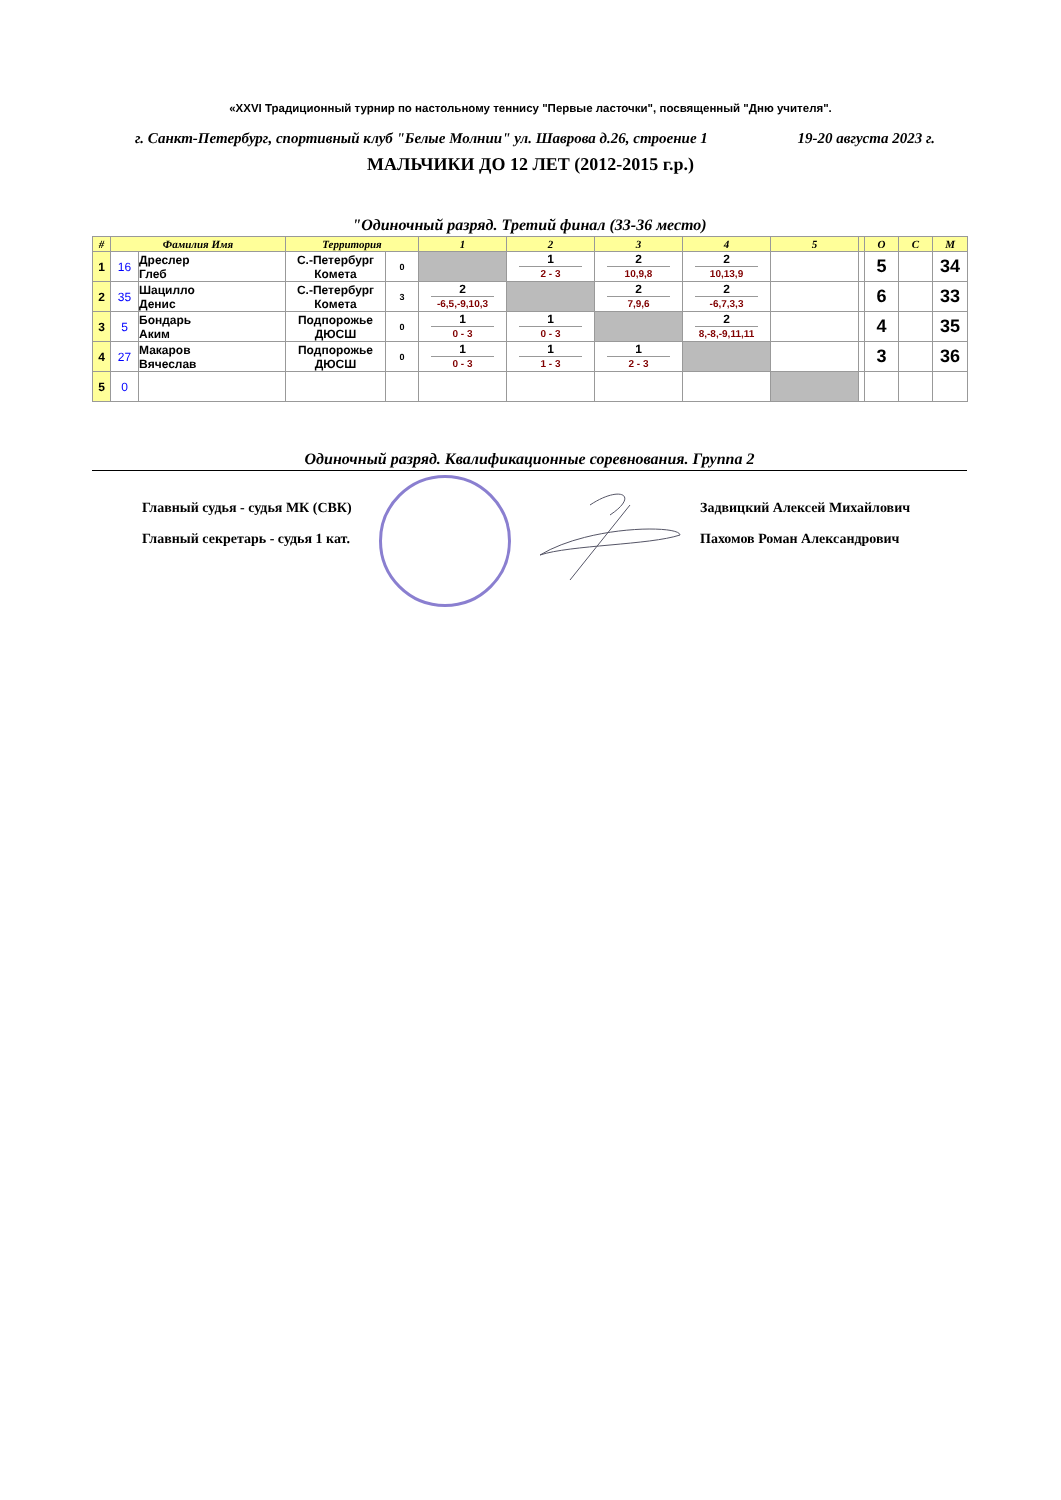«XXVI Традиционный турнир по настольному теннису "Первые ласточки", посвященный "Дню учителя".
г. Санкт-Петербург, спортивный клуб "Белые Молнии" ул. Шаврова д.26, строение 1 19-20 августа 2023 г.
МАЛЬЧИКИ ДО 12 ЛЕТ (2012-2015 г.р.)
"Одиночный разряд. Третий финал (33-36 место)
| # | Фамилия Имя | | Территория | | 1 | 2 | 3 | 4 | 5 | | О | С | М |
| --- | --- | --- | --- | --- | --- | --- | --- | --- | --- | --- | --- | --- | --- |
| 1 | 16 | Дреслер Глеб | С.-Петербург Комета | 0 | | 1 2 - 3 | 2 10,9,8 | 2 10,13,9 | | | 5 | | 34 |
| 2 | 35 | Шацилло Денис | С.-Петербург Комета | 3 | 2 -6,5,-9,10,3 | | 2 7,9,6 | 2 -6,7,3,3 | | | 6 | | 33 |
| 3 | 5 | Бондарь Аким | Подпорожье ДЮСШ | 0 | 1 0 - 3 | 1 0 - 3 | | 2 8,-8,-9,11,11 | | | 4 | | 35 |
| 4 | 27 | Макаров Вячеслав | Подпорожье ДЮСШ | 0 | 1 0 - 3 | 1 1 - 3 | 1 2 - 3 | | | | 3 | | 36 |
| 5 | 0 | | | | | | | | | | | | |
Одиночный разряд. Квалификационные соревнования. Группа 2
Главный судья - судья МК (СВК) Задвицкий Алексей Михайлович
Главный секретарь - судья 1 кат.
Пахомов Роман Александрович